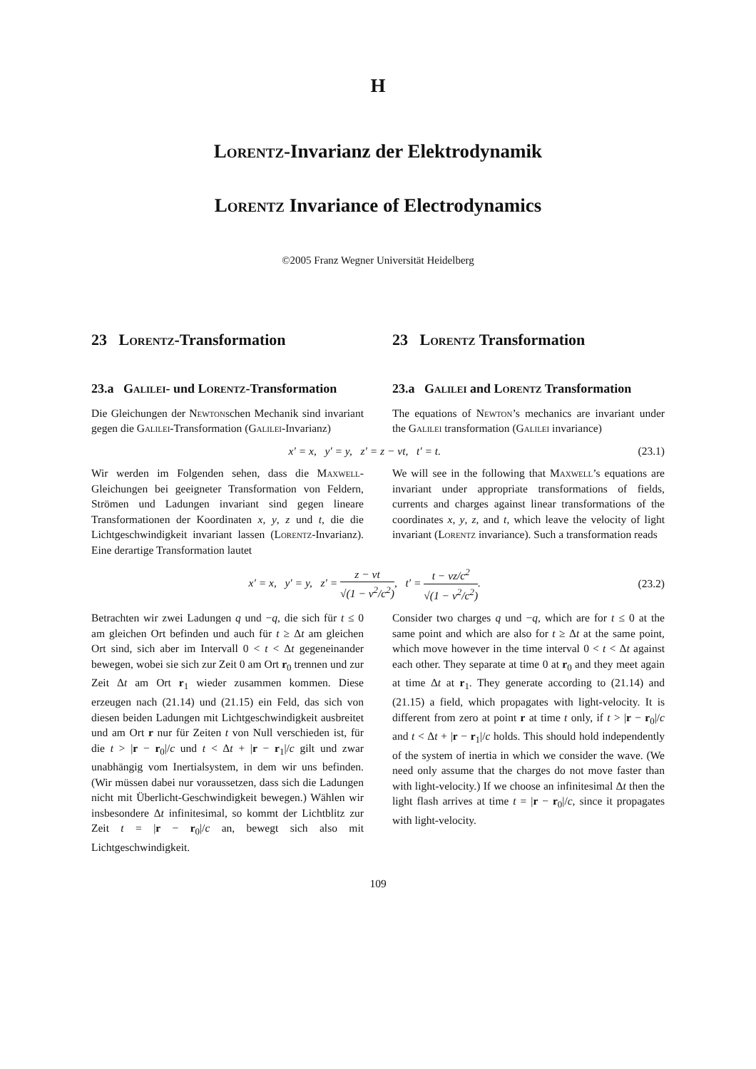H
Lorentz-Invarianz der Elektrodynamik
Lorentz Invariance of Electrodynamics
©2005 Franz Wegner Universität Heidelberg
23 Lorentz-Transformation 23 Lorentz Transformation
23.a Galilei- und Lorentz-Transformation
23.a Galilei and Lorentz Transformation
Die Gleichungen der Newtonschen Mechanik sind invariant gegen die Galilei-Transformation (Galilei-Invarianz)
The equations of Newton’s mechanics are invariant under the Galilei transformation (Galilei invariance)
x′ = x, y′ = y, z′ = z − vt, t′ = t. (23.1)
Wir werden im Folgenden sehen, dass die Maxwell-Gleichungen bei geeigneter Transformation von Feldern, Strömen und Ladungen invariant sind gegen lineare Transformationen der Koordinaten x, y, z und t, die die Lichtgeschwindigkeit invariant lassen (Lorentz-Invarianz). Eine derartige Transformation lautet
We will see in the following that Maxwell’s equations are invariant under appropriate transformations of fields, currents and charges against linear transformations of the coordinates x, y, z, and t, which leave the velocity of light invariant (Lorentz invariance). Such a transformation reads
x′ = x, y′ = y, z′ = z − vt √(1 − v<sup>2</sup>/c<sup>2</sup>), t′ = t − vz/c<sup>2</sup> √(1 − v<sup>2</sup>/c<sup>2</sup>). (23.2)
Betrachten wir zwei Ladungen q und −q, die sich für t ≤ 0 am gleichen Ort befinden und auch für t ≥ Δt am gleichen Ort sind, sich aber im Intervall 0 < t < Δt gegeneinander bewegen, wobei sie sich zur Zeit 0 am Ort r<sub>0</sub> trennen und zur Zeit Δt am Ort r<sub>1</sub> wieder zusammen kommen. Diese erzeugen nach (21.14) und (21.15) ein Feld, das sich von diesen beiden Ladungen mit Lichtgeschwindigkeit ausbreitet und am Ort r nur für Zeiten t von Null verschieden ist, für die t > |r − r<sub>0</sub>|/c und t < Δt + |r − r<sub>1</sub>|/c gilt und zwar unabhängig vom Inertialsystem, in dem wir uns befinden. (Wir müssen dabei nur voraussetzen, dass sich die Ladungen nicht mit Überlicht-Geschwindigkeit bewegen.) Wählen wir insbesondere Δt infinitesimal, so kommt der Lichtblitz zur Zeit t = |r − r<sub>0</sub>|/c an, bewegt sich also mit Lichtgeschwindigkeit.
Consider two charges q und −q, which are for t ≤ 0 at the same point and which are also for t ≥ Δt at the same point, which move however in the time interval 0 < t < Δt against each other. They separate at time 0 at r<sub>0</sub> and they meet again at time Δt at r<sub>1</sub>. They generate according to (21.14) and (21.15) a field, which propagates with light-velocity. It is different from zero at point r at time t only, if t > |r − r<sub>0</sub>|/c and t < Δt + |r − r<sub>1</sub>|/c holds. This should hold independently of the system of inertia in which we consider the wave. (We need only assume that the charges do not move faster than with light-velocity.) If we choose an infinitesimal Δt then the light flash arrives at time t = |r − r<sub>0</sub>|/c, since it propagates with light-velocity.
109